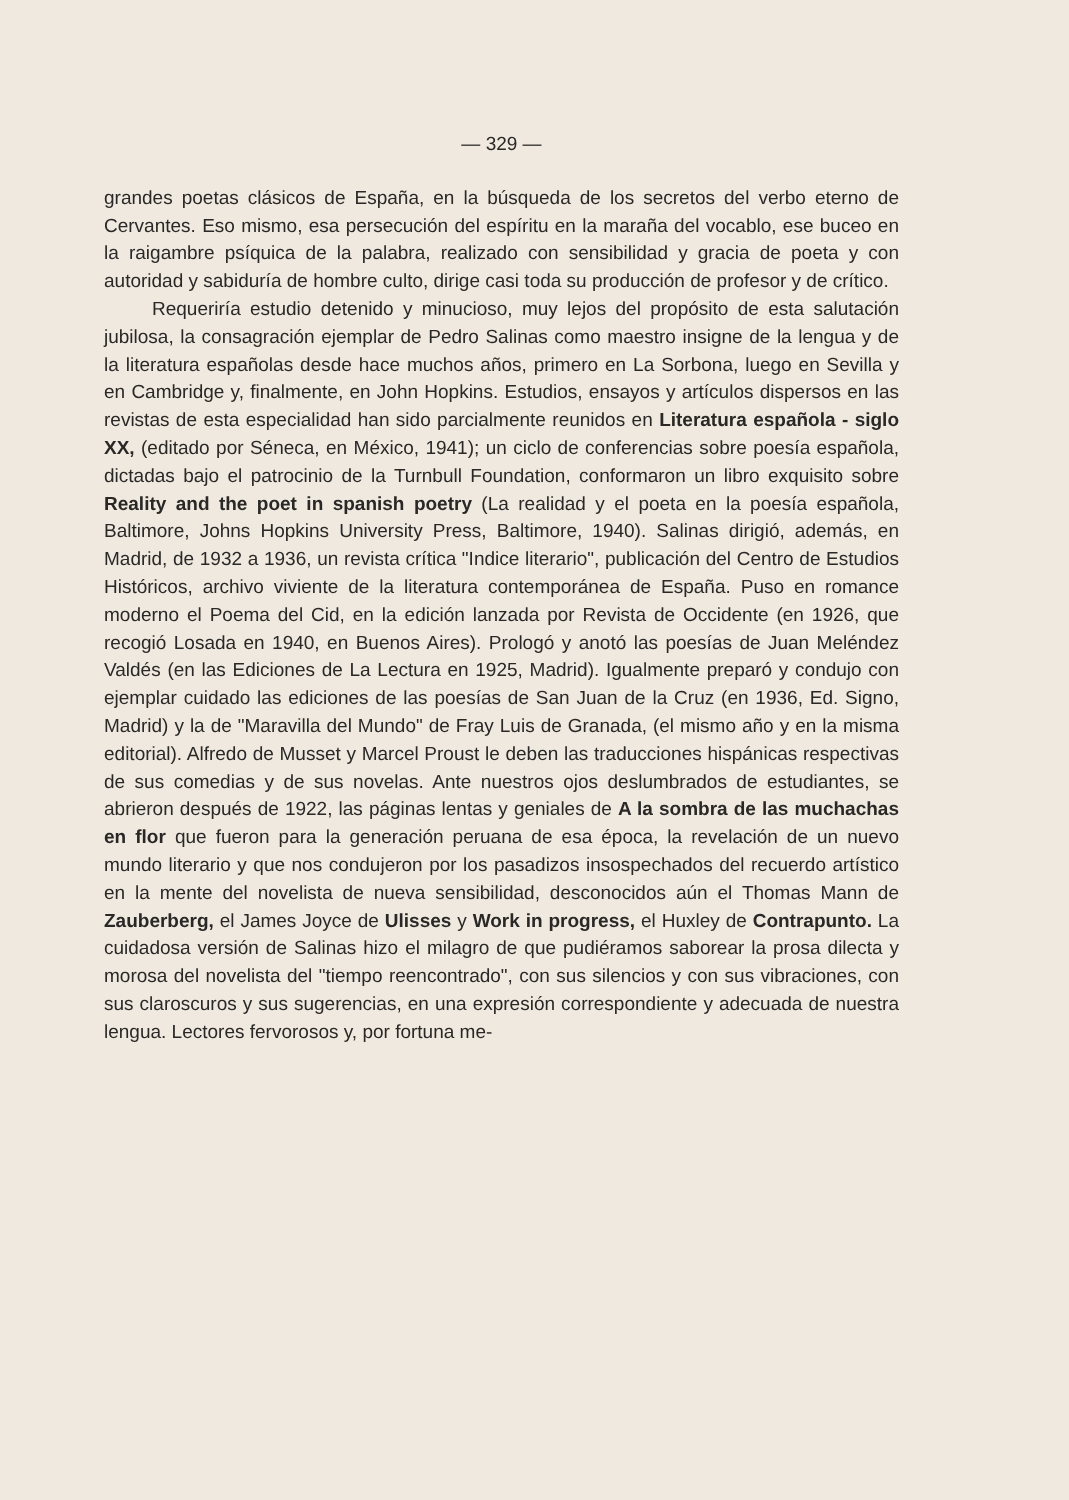— 329 —
grandes poetas clásicos de España, en la búsqueda de los secretos del verbo eterno de Cervantes. Eso mismo, esa persecución del espíritu en la maraña del vocablo, ese buceo en la raigambre psíquica de la palabra, realizado con sensibilidad y gracia de poeta y con autoridad y sabiduría de hombre culto, dirige casi toda su producción de profesor y de crítico.
Requeriría estudio detenido y minucioso, muy lejos del propósito de esta salutación jubilosa, la consagración ejemplar de Pedro Salinas como maestro insigne de la lengua y de la literatura españolas desde hace muchos años, primero en La Sorbona, luego en Sevilla y en Cambridge y, finalmente, en John Hopkins. Estudios, ensayos y artículos dispersos en las revistas de esta especialidad han sido parcialmente reunidos en Literatura española - siglo XX, (editado por Séneca, en México, 1941); un ciclo de conferencias sobre poesía española, dictadas bajo el patrocinio de la Turnbull Foundation, conformaron un libro exquisito sobre Reality and the poet in spanish poetry (La realidad y el poeta en la poesía española, Baltimore, Johns Hopkins University Press, Baltimore, 1940). Salinas dirigió, además, en Madrid, de 1932 a 1936, un revista crítica "Indice literario", publicación del Centro de Estudios Históricos, archivo viviente de la literatura contemporánea de España. Puso en romance moderno el Poema del Cid, en la edición lanzada por Revista de Occidente (en 1926, que recogió Losada en 1940, en Buenos Aires). Prologó y anotó las poesías de Juan Meléndez Valdés (en las Ediciones de La Lectura en 1925, Madrid). Igualmente preparó y condujo con ejemplar cuidado las ediciones de las poesías de San Juan de la Cruz (en 1936, Ed. Signo, Madrid) y la de "Maravilla del Mundo" de Fray Luis de Granada, (el mismo año y en la misma editorial). Alfredo de Musset y Marcel Proust le deben las traducciones hispánicas respectivas de sus comedias y de sus novelas. Ante nuestros ojos deslumbrados de estudiantes, se abrieron después de 1922, las páginas lentas y geniales de A la sombra de las muchachas en flor que fueron para la generación peruana de esa época, la revelación de un nuevo mundo literario y que nos condujeron por los pasadizos insospechados del recuerdo artístico en la mente del novelista de nueva sensibilidad, desconocidos aún el Thomas Mann de Zauberberg, el James Joyce de Ulisses y Work in progress, el Huxley de Contrapunto. La cuidadosa versión de Salinas hizo el milagro de que pudiéramos saborear la prosa dilecta y morosa del novelista del "tiempo reencontrado", con sus silencios y con sus vibraciones, con sus claroscuros y sus sugerencias, en una expresión correspondiente y adecuada de nuestra lengua. Lectores fervorosos y, por fortuna me-